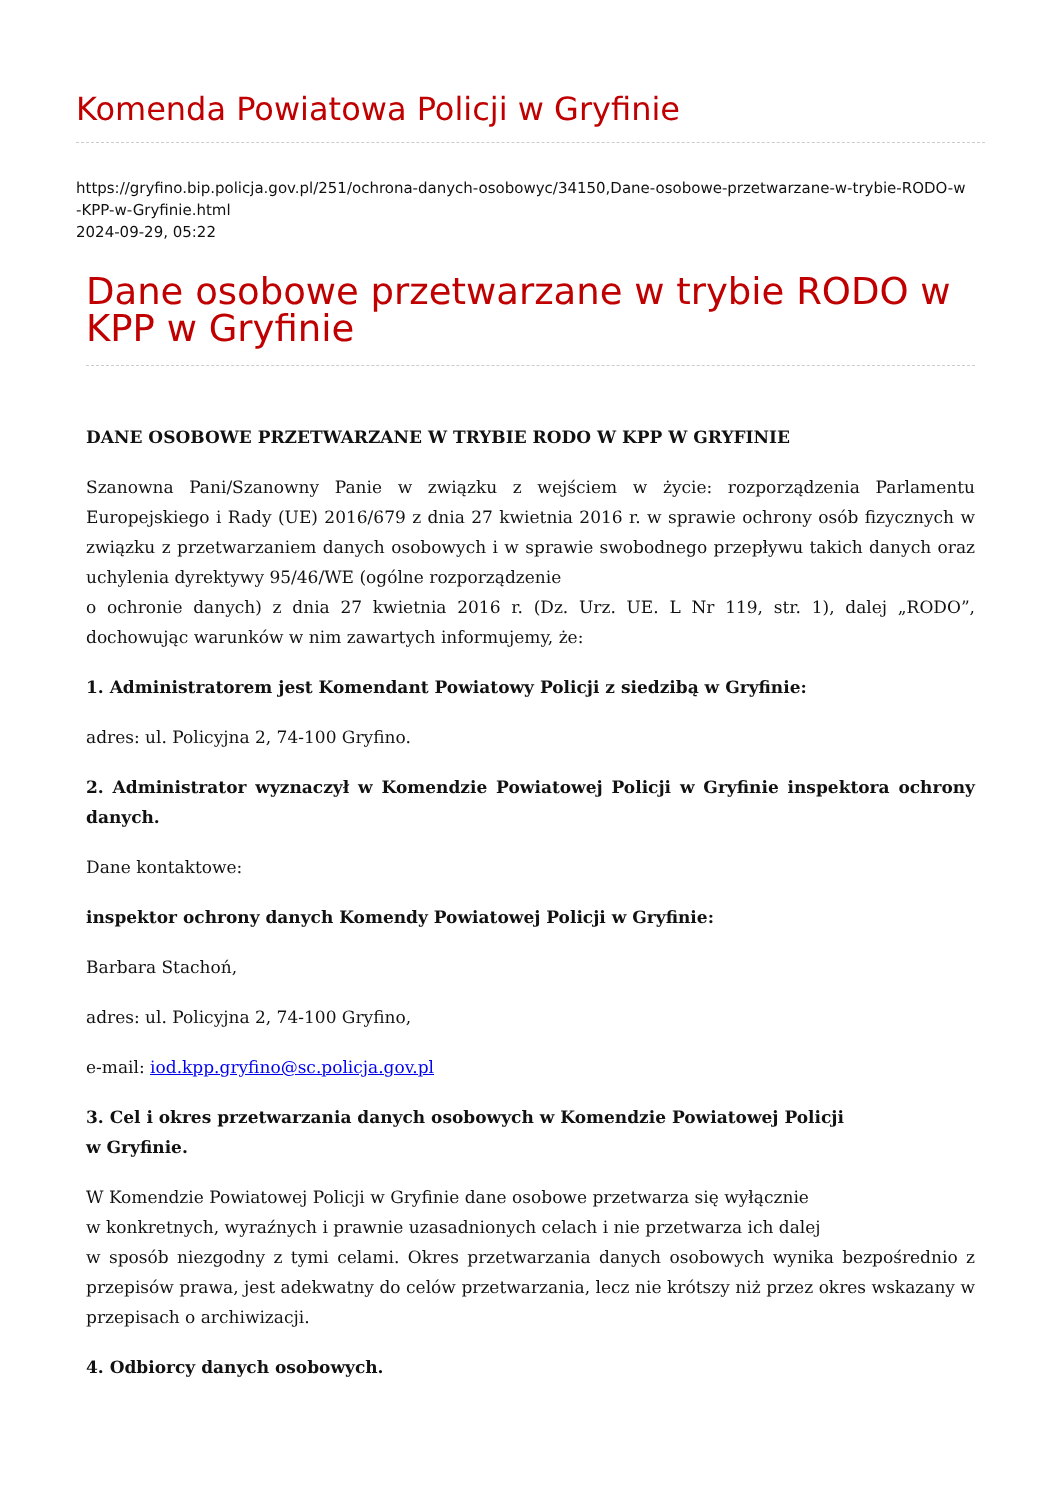Komenda Powiatowa Policji w Gryfinie
https://gryfino.bip.policja.gov.pl/251/ochrona-danych-osobowyc/34150,Dane-osobowe-przetwarzane-w-trybie-RODO-w
-KPP-w-Gryfinie.html
2024-09-29, 05:22
Dane osobowe przetwarzane w trybie RODO w KPP w Gryfinie
DANE OSOBOWE PRZETWARZANE W TRYBIE RODO W KPP W GRYFINIE
Szanowna Pani/Szanowny Panie w związku z wejściem w życie: rozporządzenia Parlamentu Europejskiego i Rady (UE) 2016/679 z dnia 27 kwietnia 2016 r. w sprawie ochrony osób fizycznych w związku z przetwarzaniem danych osobowych i w sprawie swobodnego przepływu takich danych oraz uchylenia dyrektywy 95/46/WE (ogólne rozporządzenie
o ochronie danych) z dnia 27 kwietnia 2016 r. (Dz. Urz. UE. L Nr 119, str. 1), dalej „RODO”, dochowując warunków w nim zawartych informujemy, że:
1. Administratorem jest Komendant Powiatowy Policji z siedzibą w Gryfinie:
adres: ul. Policyjna 2, 74-100 Gryfino.
2. Administrator wyznaczył w Komendzie Powiatowej Policji w Gryfinie inspektora ochrony danych.
Dane kontaktowe:
inspektor ochrony danych Komendy Powiatowej Policji w Gryfinie:
Barbara Stachoń,
adres: ul. Policyjna 2, 74-100 Gryfino,
e-mail: iod.kpp.gryfino@sc.policja.gov.pl
3. Cel i okres przetwarzania danych osobowych w Komendzie Powiatowej Policji
w Gryfinie.
W Komendzie Powiatowej Policji w Gryfinie dane osobowe przetwarza się wyłącznie
w konkretnych, wyraźnych i prawnie uzasadnionych celach i nie przetwarza ich dalej
w sposób niezgodny z tymi celami. Okres przetwarzania danych osobowych wynika bezpośrednio z przepisów prawa, jest adekwatny do celów przetwarzania, lecz nie krótszy niż przez okres wskazany w przepisach o archiwizacji.
4. Odbiorcy danych osobowych.